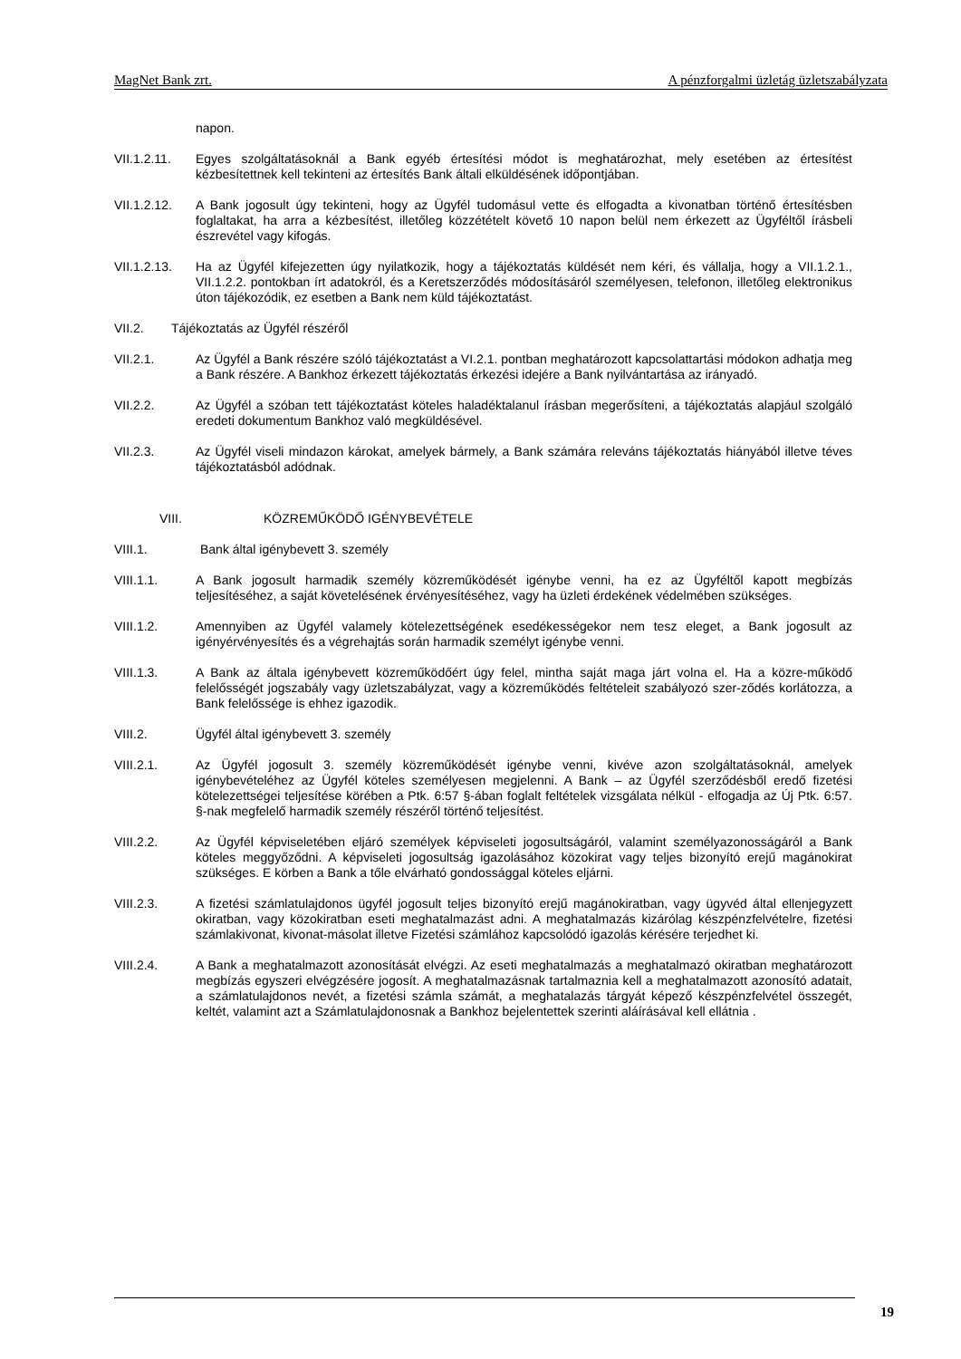MagNet Bank zrt. A pénzforgalmi üzletág üzletszabályzata
napon.
VII.1.2.11. Egyes szolgáltatásoknál a Bank egyéb értesítési módot is meghatározhat, mely esetében az értesítést kézbesítettnek kell tekinteni az értesítés Bank általi elküldésének időpontjában.
VII.1.2.12. A Bank jogosult úgy tekinteni, hogy az Ügyfél tudomásul vette és elfogadta a kivonatban történő értesítésben foglaltakat, ha arra a kézbesítést, illetőleg közzétételt követő 10 napon belül nem érkezett az Ügyféltől írásbeli észrevétel vagy kifogás.
VII.1.2.13. Ha az Ügyfél kifejezetten úgy nyilatkozik, hogy a tájékoztatás küldését nem kéri, és vállalja, hogy a VII.1.2.1., VII.1.2.2. pontokban írt adatokról, és a Keretszerződés módosításáról személyesen, telefonon, illetőleg elektronikus úton tájékozódik, ez esetben a Bank nem küld tájékoztatást.
VII.2. Tájékoztatás az Ügyfél részéről
VII.2.1. Az Ügyfél a Bank részére szóló tájékoztatást a VI.2.1. pontban meghatározott kapcsolattartási módokon adhatja meg a Bank részére. A Bankhoz érkezett tájékoztatás érkezési idejére a Bank nyilvántartása az irányadó.
VII.2.2. Az Ügyfél a szóban tett tájékoztatást köteles haladéktalanul írásban megerősíteni, a tájékoztatás alapjául szolgáló eredeti dokumentum Bankhoz való megküldésével.
VII.2.3. Az Ügyfél viseli mindazon károkat, amelyek bármely, a Bank számára releváns tájékoztatás hiányából illetve téves tájékoztatásból adódnak.
VIII. KÖZREMŰKÖDŐ IGÉNYBEVÉTELE
VIII.1. Bank által igénybevett 3. személy
VIII.1.1. A Bank jogosult harmadik személy közreműködését igénybe venni, ha ez az Ügyféltől kapott megbízás teljesítéséhez, a saját követelésének érvényesítéséhez, vagy ha üzleti érdekének védelmében szükséges.
VIII.1.2. Amennyiben az Ügyfél valamely kötelezettségének esedékességekor nem tesz eleget, a Bank jogosult az igényérvényesítés és a végrehajtás során harmadik személyt igénybe venni.
VIII.1.3. A Bank az általa igénybevett közreműködőért úgy felel, mintha saját maga járt volna el. Ha a közre-működő felelősségét jogszabály vagy üzletszabályzat, vagy a közreműködés feltételeit szabályozó szer-ződés korlátozza, a Bank felelőssége is ehhez igazodik.
VIII.2. Ügyfél által igénybevett 3. személy
VIII.2.1. Az Ügyfél jogosult 3. személy közreműködését igénybe venni, kivéve azon szolgáltatásoknál, amelyek igénybevételéhez az Ügyfél köteles személyesen megjelenni. A Bank – az Ügyfél szerződésből eredő fizetési kötelezettségei teljesítése körében a Ptk. 6:57 §-ában foglalt feltételek vizsgálata nélkül - elfogadja az Új Ptk. 6:57. §-nak megfelelő harmadik személy részéről történő teljesítést.
VIII.2.2. Az Ügyfél képviseletében eljáró személyek képviseleti jogosultságáról, valamint személyazonosságáról a Bank köteles meggyőződni. A képviseleti jogosultság igazolásához közokirat vagy teljes bizonyító erejű magánokirat szükséges. E körben a Bank a tőle elvárható gondossággal köteles eljárni.
VIII.2.3. A fizetési számlatulajdonos ügyfél jogosult teljes bizonyító erejű magánokiratban, vagy ügyvéd által ellenjegyzett okiratban, vagy közokiratban eseti meghatalmazást adni. A meghatalmazás kizárólag készpénzfelvételre, fizetési számlakivonat, kivonat-másolat illetve Fizetési számlához kapcsolódó igazolás kérésére terjedhet ki.
VIII.2.4. A Bank a meghatalmazott azonosítását elvégzi. Az eseti meghatalmazás a meghatalmazó okiratban meghatározott megbízás egyszeri elvégzésére jogosít. A meghatalmazásnak tartalmaznia kell a meghatalmazott azonosító adatait, a számlatulajdonos nevét, a fizetési számla számát, a meghatalazás tárgyát képező készpénzfelvétel összegét, keltét, valamint azt a Számlatulajdonosnak a Bankhoz bejelentettek szerinti aláírásával kell ellátnia .
19